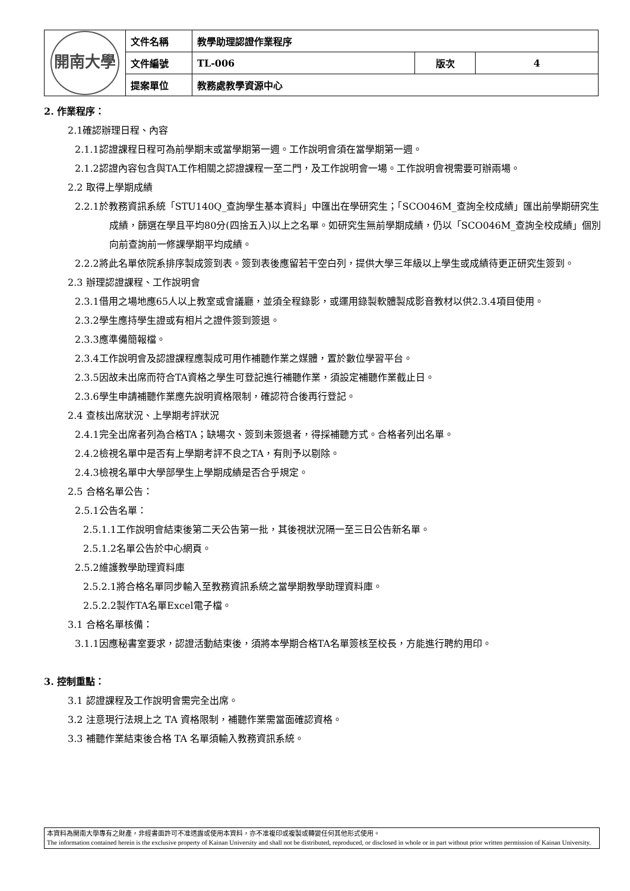| 開南大學 | 文件名稱 | 教學助理認證作業程序 | | |
| | 文件編號 | TL-006 | 版次 | 4 |
| | 提案單位 | 教務處教學資源中心 | | |
2. 作業程序：
2.1確認辦理日程、內容
2.1.1認證課程日程可為前學期末或當學期第一週。工作說明會須在當學期第一週。
2.1.2認證內容包含與TA工作相關之認證課程一至二門，及工作說明會一場。工作說明會視需要可辦兩場。
2.2 取得上學期成績
2.2.1於教務資訊系統「STU140Q_查詢學生基本資料」中匯出在學研究生；「SCO046M_查詢全校成績」匯出前學期研究生成績，篩選在學且平均80分(四捨五入)以上之名單。如研究生無前學期成績，仍以「SCO046M_查詢全校成績」個別向前查詢前一修課學期平均成績。
2.2.2將此名單依院系排序製成簽到表。簽到表後應留若干空白列，提供大學三年級以上學生或成績待更正研究生簽到。
2.3 辦理認證課程、工作說明會
2.3.1借用之場地應65人以上教室或會議廳，並須全程錄影，或運用錄製軟體製成影音教材以供2.3.4項目使用。
2.3.2學生應持學生證或有相片之證件簽到簽退。
2.3.3應準備簡報檔。
2.3.4工作說明會及認證課程應製成可用作補聽作業之媒體，置於數位學習平台。
2.3.5因故未出席而符合TA資格之學生可登記進行補聽作業，須設定補聽作業截止日。
2.3.6學生申請補聽作業應先說明資格限制，確認符合後再行登記。
2.4 查核出席狀況、上學期考評狀況
2.4.1完全出席者列為合格TA；缺場次、簽到未簽退者，得採補聽方式。合格者列出名單。
2.4.2檢視名單中是否有上學期考評不良之TA，有則予以剔除。
2.4.3檢視名單中大學部學生上學期成績是否合乎規定。
2.5 合格名單公告：
2.5.1公告名單：
2.5.1.1工作說明會結束後第二天公告第一批，其後視狀況隔一至三日公告新名單。
2.5.1.2名單公告於中心網頁。
2.5.2維護教學助理資料庫
2.5.2.1將合格名單同步輸入至教務資訊系統之當學期教學助理資料庫。
2.5.2.2製作TA名單Excel電子檔。
3.1 合格名單核備：
3.1.1因應秘書室要求，認證活動結束後，須將本學期合格TA名單簽核至校長，方能進行聘約用印。
3. 控制重點：
3.1 認證課程及工作說明會需完全出席。
3.2 注意現行法規上之 TA 資格限制，補聽作業需當面確認資格。
3.3 補聽作業結束後合格 TA 名單須輸入教務資訊系統。
本資料為開南大學專有之財產，非經書面許可不准透露或使用本資料，亦不准複印或複製或轉變任何其他形式使用。
The information contained herein is the exclusive property of Kainan University and shall not be distributed, reproduced, or disclosed in whole or in part without prior written permission of Kainan University.